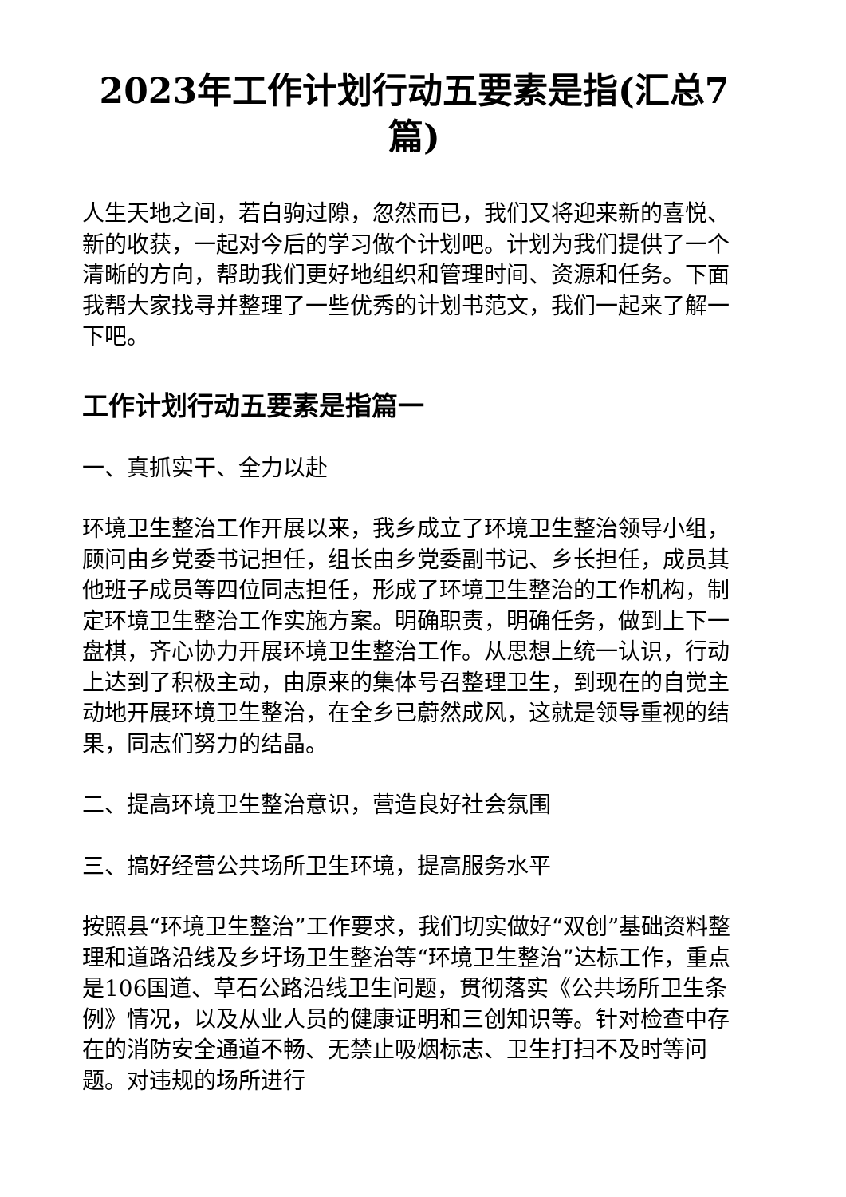2023年工作计划行动五要素是指(汇总7篇)
人生天地之间，若白驹过隙，忽然而已，我们又将迎来新的喜悦、新的收获，一起对今后的学习做个计划吧。计划为我们提供了一个清晰的方向，帮助我们更好地组织和管理时间、资源和任务。下面我帮大家找寻并整理了一些优秀的计划书范文，我们一起来了解一下吧。
工作计划行动五要素是指篇一
一、真抓实干、全力以赴
环境卫生整治工作开展以来，我乡成立了环境卫生整治领导小组，顾问由乡党委书记担任，组长由乡党委副书记、乡长担任，成员其他班子成员等四位同志担任，形成了环境卫生整治的工作机构，制定环境卫生整治工作实施方案。明确职责，明确任务，做到上下一盘棋，齐心协力开展环境卫生整治工作。从思想上统一认识，行动上达到了积极主动，由原来的集体号召整理卫生，到现在的自觉主动地开展环境卫生整治，在全乡已蔚然成风，这就是领导重视的结果，同志们努力的结晶。
二、提高环境卫生整治意识，营造良好社会氛围
三、搞好经营公共场所卫生环境，提高服务水平
按照县“环境卫生整治”工作要求，我们切实做好“双创”基础资料整理和道路沿线及乡圩场卫生整治等“环境卫生整治”达标工作，重点是106国道、草石公路沿线卫生问题，贯彻落实《公共场所卫生条例》情况，以及从业人员的健康证明和三创知识等。针对检查中存在的消防安全通道不畅、无禁止吸烟标志、卫生打扫不及时等问题。对违规的场所进行